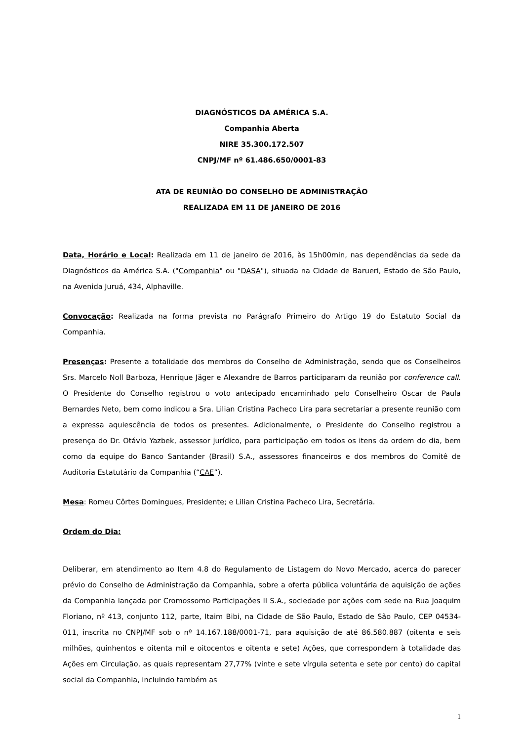DIAGNÓSTICOS DA AMÉRICA S.A.
Companhia Aberta
NIRE 35.300.172.507
CNPJ/MF nº 61.486.650/0001-83
ATA DE REUNIÃO DO CONSELHO DE ADMINISTRAÇÃO
REALIZADA EM 11 DE JANEIRO DE 2016
Data, Horário e Local: Realizada em 11 de janeiro de 2016, às 15h00min, nas dependências da sede da Diagnósticos da América S.A. ("Companhia" ou "DASA"), situada na Cidade de Barueri, Estado de São Paulo, na Avenida Juruá, 434, Alphaville.
Convocação: Realizada na forma prevista no Parágrafo Primeiro do Artigo 19 do Estatuto Social da Companhia.
Presenças: Presente a totalidade dos membros do Conselho de Administração, sendo que os Conselheiros Srs. Marcelo Noll Barboza, Henrique Jäger e Alexandre de Barros participaram da reunião por conference call. O Presidente do Conselho registrou o voto antecipado encaminhado pelo Conselheiro Oscar de Paula Bernardes Neto, bem como indicou a Sra. Lilian Cristina Pacheco Lira para secretariar a presente reunião com a expressa aquiescência de todos os presentes. Adicionalmente, o Presidente do Conselho registrou a presença do Dr. Otávio Yazbek, assessor jurídico, para participação em todos os itens da ordem do dia, bem como da equipe do Banco Santander (Brasil) S.A., assessores financeiros e dos membros do Comitê de Auditoria Estatutário da Companhia (“CAE”).
Mesa: Romeu Côrtes Domingues, Presidente; e Lilian Cristina Pacheco Lira, Secretária.
Ordem do Dia:
Deliberar, em atendimento ao Item 4.8 do Regulamento de Listagem do Novo Mercado, acerca do parecer prévio do Conselho de Administração da Companhia, sobre a oferta pública voluntária de aquisição de ações da Companhia lançada por Cromossomo Participações II S.A., sociedade por ações com sede na Rua Joaquim Floriano, nº 413, conjunto 112, parte, Itaim Bibi, na Cidade de São Paulo, Estado de São Paulo, CEP 04534-011, inscrita no CNPJ/MF sob o nº 14.167.188/0001-71, para aquisição de até 86.580.887 (oitenta e seis milhões, quinhentos e oitenta mil e oitocentos e oitenta e sete) Ações, que correspondem à totalidade das Ações em Circulação, as quais representam 27,77% (vinte e sete vírgula setenta e sete por cento) do capital social da Companhia, incluindo também as
1